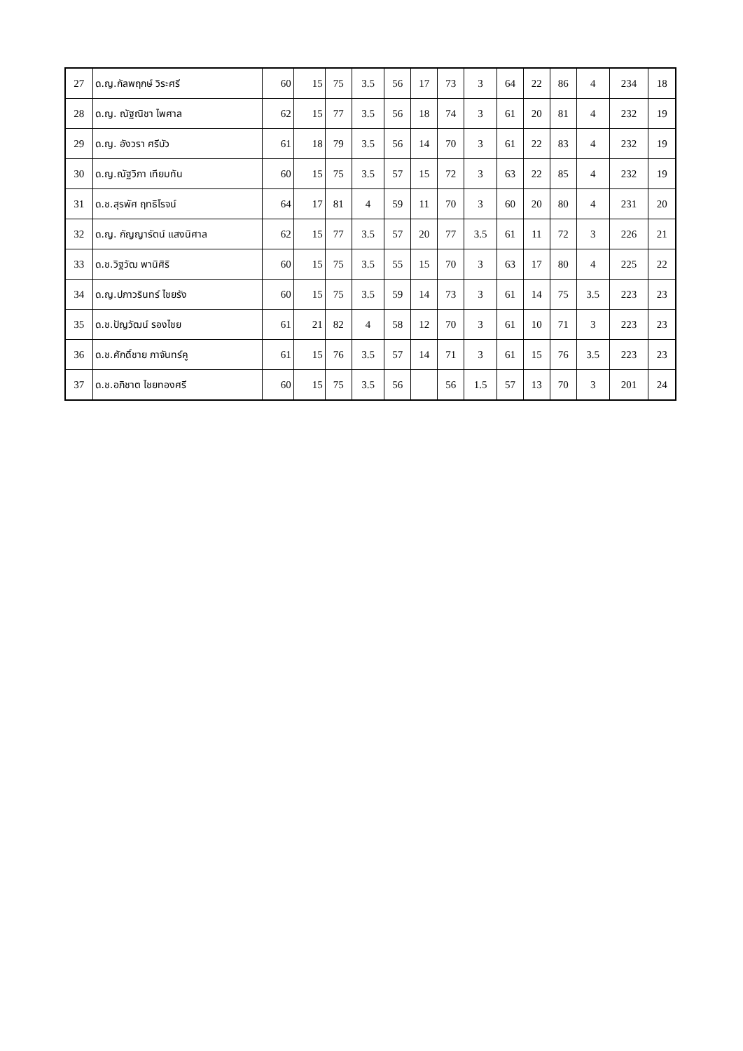| 27 | ด.ญ.กัลพฤกษ์ วิระศรี | 60 | 15 | 75 | 3.5 | 56 | 17 | 73 | 3 | 64 | 22 | 86 | 4 | 234 | 18 |
| 28 | ด.ญ. ณัฐณิชา ไพศาล | 62 | 15 | 77 | 3.5 | 56 | 18 | 74 | 3 | 61 | 20 | 81 | 4 | 232 | 19 |
| 29 | ด.ญ. อังวรา ศรีบัว | 61 | 18 | 79 | 3.5 | 56 | 14 | 70 | 3 | 61 | 22 | 83 | 4 | 232 | 19 |
| 30 | ด.ญ.ณัฐวิภา เทียมทัน | 60 | 15 | 75 | 3.5 | 57 | 15 | 72 | 3 | 63 | 22 | 85 | 4 | 232 | 19 |
| 31 | ด.ช.สุรพัศ ฤทธิโรจน์ | 64 | 17 | 81 | 4 | 59 | 11 | 70 | 3 | 60 | 20 | 80 | 4 | 231 | 20 |
| 32 | ด.ญ. กัญญารัตน์ แสงนิศาล | 62 | 15 | 77 | 3.5 | 57 | 20 | 77 | 3.5 | 61 | 11 | 72 | 3 | 226 | 21 |
| 33 | ด.ช.วิฐวัฒ พานิศิริ | 60 | 15 | 75 | 3.5 | 55 | 15 | 70 | 3 | 63 | 17 | 80 | 4 | 225 | 22 |
| 34 | ด.ญ.ปภาวรินทร์ ไชยรัง | 60 | 15 | 75 | 3.5 | 59 | 14 | 73 | 3 | 61 | 14 | 75 | 3.5 | 223 | 23 |
| 35 | ด.ช.ปัญวัฒน์ รองไชย | 61 | 21 | 82 | 4 | 58 | 12 | 70 | 3 | 61 | 10 | 71 | 3 | 223 | 23 |
| 36 | ด.ช.ศักดิ์ชาย ภาจันทร์คู | 61 | 15 | 76 | 3.5 | 57 | 14 | 71 | 3 | 61 | 15 | 76 | 3.5 | 223 | 23 |
| 37 | ด.ช.อภิชาต ไชยทองศรี | 60 | 15 | 75 | 3.5 | 56 | | 56 | 1.5 | 57 | 13 | 70 | 3 | 201 | 24 |